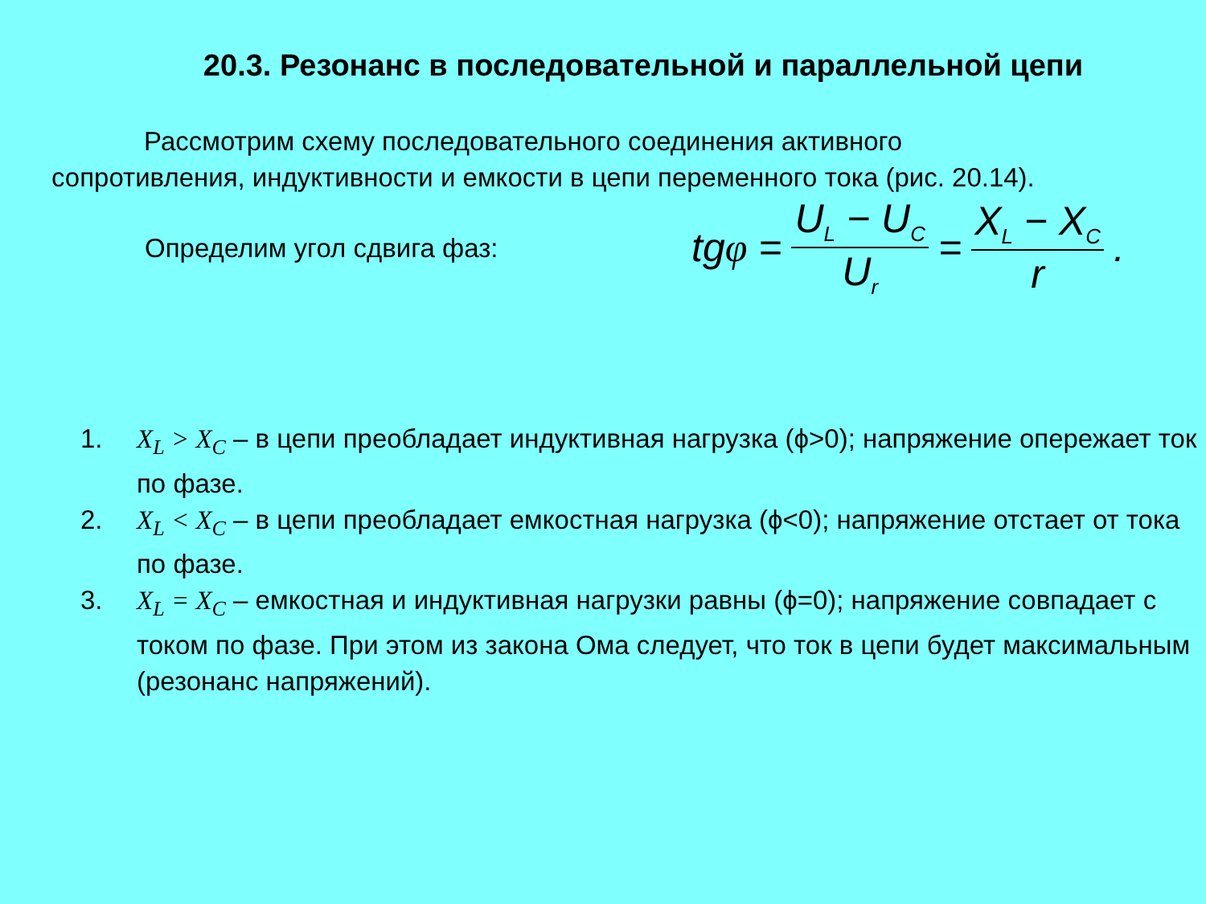20.3. Резонанс в последовательной и параллельной цепи
Рассмотрим схему последовательного соединения активного сопротивления, индуктивности и емкости в цепи переменного тока (рис. 20.14).
Определим угол сдвига фаз:
tg φ = U<sub>L</sub> − U<sub>C</sub> U<sub>r</sub> = X<sub>L</sub> − X<sub>C</sub> r.
1. X<sub>L</sub> > X<sub>C</sub> – в цепи преобладает индуктивная нагрузка (ϕ>0); напряжение опережает ток по фазе.
2. X<sub>L</sub> < X<sub>C</sub> – в цепи преобладает емкостная нагрузка (ϕ<0); напряжение отстает от тока по фазе.
3. X<sub>L</sub> = X<sub>C</sub> – емкостная и индуктивная нагрузки равны (ϕ=0); напряжение совпадает с током по фазе. При этом из закона Ома следует, что ток в цепи будет максимальным (резонанс напряжений).